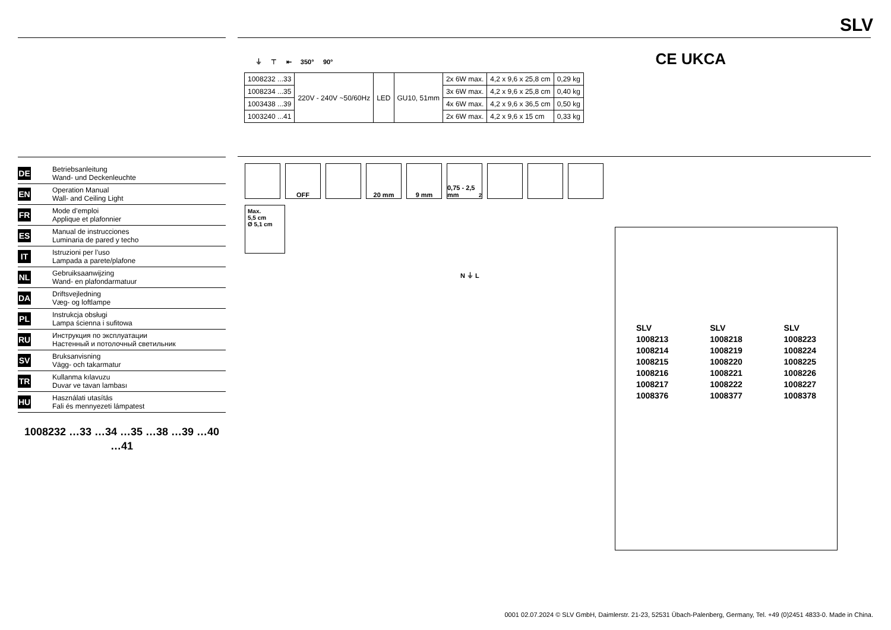SLV
DE Betriebsanleitung
Wand- und Deckenleuchte
EN Operation Manual
Wall- and Ceiling Light
FR Mode d’emploi
Applique et plafonnier
ES Manual de instrucciones
Luminaria de pared y techo
IT Istruzioni per l’uso
Lampada a parete/plafone
NL Gebruiksaanwijzing
Wand- en plafondarmatuur
DA Driftsvejledning
Væg- og loftlampe
PL Instrukcja obsługi
Lampa ścienna i sufitowa
RU Инструкция по эксплуатации
Настенный и потолочный светильник
SV Bruksanvisning
Vägg- och takarmatur
TR Kullanma kılavuzu
Duvar ve tavan lambası
HU Használati utasítás
Fali és mennyezeti lámpatest
1008232 …33 …34 …35 …38 …39 …40
…41
⏚ ⊤ ⇤ 350° 90° CE UKCA
| 1008232 ...33 | 220V - 240V ~50/60Hz | LED | GU10, 51mm | 2x 6W max. | 4,2 x 9,6 x 25,8 cm | 0,29 kg |
| 1008234 ...35 | | | | 3x 6W max. | 4,2 x 9,6 x 25,8 cm | 0,40 kg |
| 1003438 ...39 | | | | 4x 6W max. | 4,2 x 9,6 x 36,5 cm | 0,50 kg |
| 1003240 ...41 | | | | 2x 6W max. | 4,2 x 9,6 x 15 cm | 0,33 kg |
OFF 20 mm 9 mm 0,75 - 2,5 mm<sup>2</sup>
Max.
5,5 cm
Ø 5,1 cm
N ⏚ L
SLV
1008213
1008214
1008215
1008216
1008217
1008376
SLV
1008218
1008219
1008220
1008221
1008222
1008377
SLV
1008223
1008224
1008225
1008226
1008227
1008378
0001 02.07.2024 © SLV GmbH, Daimlerstr. 21-23, 52531 Übach-Palenberg, Germany, Tel. +49 (0)2451 4833-0. Made in China.